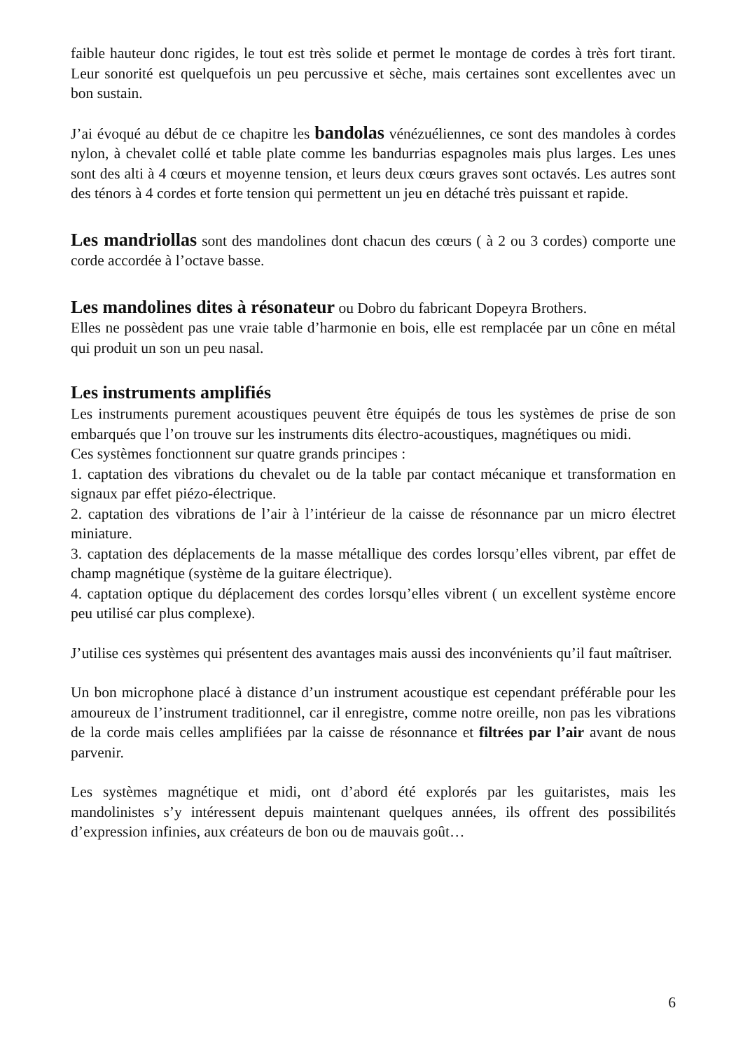faible hauteur donc rigides, le tout est très solide et permet le montage de cordes à très fort tirant. Leur sonorité est quelquefois un peu percussive et sèche, mais certaines sont excellentes avec un bon sustain.
J’ai évoqué au début de ce chapitre les bandolas vénézuéliennes, ce sont des mandoles à cordes nylon, à chevalet collé et table plate comme les bandurrias espagnoles mais plus larges. Les unes sont des alti à 4 cœurs et moyenne tension, et leurs deux cœurs graves sont octavés. Les autres sont des ténors à 4 cordes et forte tension qui permettent un jeu en détaché très puissant et rapide.
Les mandriollas sont des mandolines dont chacun des cœurs ( à 2 ou 3 cordes) comporte une corde accordée à l’octave basse.
Les mandolines dites à résonateur ou Dobro du fabricant Dopeyra Brothers.
Elles ne possèdent pas une vraie table d’harmonie en bois, elle est remplacée par un cône en métal qui produit un son un peu nasal.
Les instruments amplifiés
Les instruments purement acoustiques peuvent être équipés de tous les systèmes de prise de son embarqués que l’on trouve sur les instruments dits électro-acoustiques, magnétiques ou midi.
Ces systèmes fonctionnent sur quatre grands principes :
1. captation des vibrations du chevalet ou de la table par contact mécanique et transformation en signaux par effet piézo-électrique.
2. captation des vibrations de l’air à l’intérieur de la caisse de résonnance par un micro électret miniature.
3. captation des déplacements de la masse métallique des cordes lorsqu’elles vibrent, par effet de champ magnétique (système de la guitare électrique).
4. captation optique du déplacement des cordes lorsqu’elles vibrent ( un excellent système encore peu utilisé car plus complexe).
J’utilise ces systèmes qui présentent des avantages mais aussi des inconvénients qu’il faut maîtriser.
Un bon microphone placé à distance d’un instrument acoustique est cependant préférable pour les amoureux de l’instrument traditionnel, car il enregistre, comme notre oreille, non pas les vibrations de la corde mais celles amplifiées par la caisse de résonnance et filtrées par l’air avant de nous parvenir.
Les systèmes magnétique et midi, ont d’abord été explorés par les guitaristes, mais les mandolinistes s’y intéressent depuis maintenant quelques années, ils offrent des possibilités d’expression infinies, aux créateurs de bon ou de mauvais goût…
6